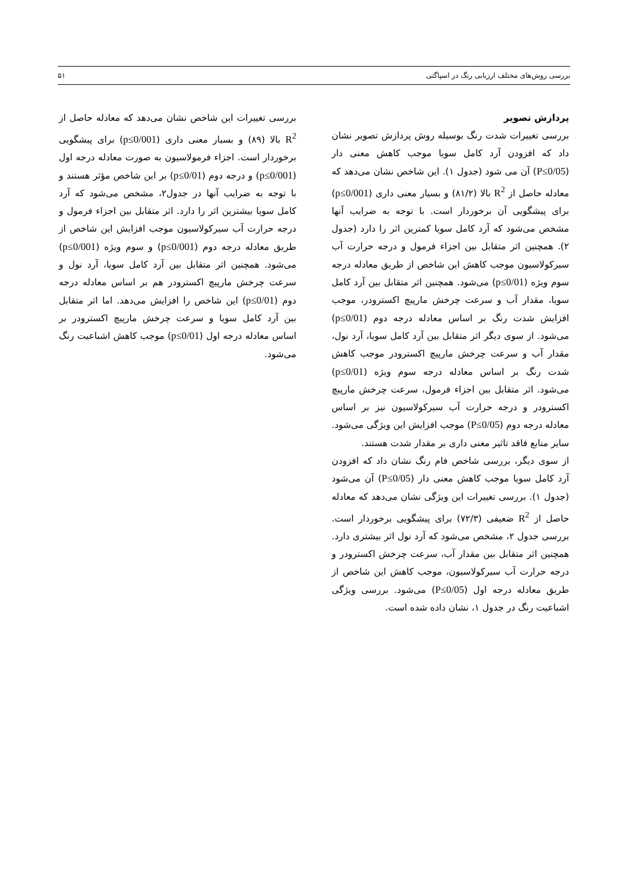بررسی روش‌های مختلف ارزیابی رنگ در اسپاگتی ۵۱
پردازش تصویر
بررسی تغییرات شدت رنگ بوسیله روش پردازش تصویر نشان داد که افزودن آرد کامل سویا موجب کاهش معنی دار (P≤0/05) آن می شود (جدول ۱). این شاخص نشان می‌دهد که معادله حاصل از R<sup>2</sup> بالا (۸۱/۲) و بسیار معنی داری (p≤0/001) برای پیشگویی آن برخوردار است. با توجه به ضرایب آنها مشخص می‌شود که آرد کامل سویا کمترین اثر را دارد (جدول ۲). همچنین اثر متقابل بین اجزاء فرمول و درجه حرارت آب سیرکولاسیون موجب کاهش این شاخص از طریق معادله درجه سوم ویژه (p≤0/01) می‌شود. همچنین اثر متقابل بین آرد کامل سویا، مقدار آب و سرعت چرخش مارپیچ اکسترودر، موجب افزایش شدت رنگ بر اساس معادله درجه دوم (p≤0/01) می‌شود. از سوی دیگر اثر متقابل بین آرد کامل سویا، آرد نول، مقدار آب و سرعت چرخش مارپیچ اکسترودر موجب کاهش شدت رنگ بر اساس معادله درجه سوم ویژه (p≤0/01) می‌شود. اثر متقابل بین اجزاء فرمول، سرعت چرخش مارپیچ اکسترودر و درجه حرارت آب سیرکولاسیون نیز بر اساس معادله درجه دوم (P≤0/05) موجب افزایش این ویژگی می‌شود. سایر منابع فاقد تاثیر معنی داری بر مقدار شدت هستند.
از سوی دیگر، بررسی شاخص فام رنگ نشان داد که افزودن آرد کامل سویا موجب کاهش معنی دار (P≤0/05) آن می‌شود (جدول ۱). بررسی تغییرات این ویژگی نشان می‌دهد که معادله حاصل از R<sup>2</sup> ضعیفی (۷۲/۳) برای پیشگویی برخوردار است. بررسی جدول ۲، مشخص می‌شود که آرد نول اثر بیشتری دارد. همچنین اثر متقابل بین مقدار آب، سرعت چرخش اکسترودر و درجه حرارت آب سیرکولاسیون، موجب کاهش این شاخص از طریق معادله درجه اول (P≤0/05) می‌شود. بررسی ویژگی اشباعیت رنگ در جدول ۱، نشان داده شده است.
بررسی تغییرات این شاخص نشان می‌دهد که معادله حاصل از R<sup>2</sup> بالا (۸۹) و بسیار معنی داری (p≤0/001) برای پیشگویی برخوردار است. اجزاء فرمولاسیون به صورت معادله درجه اول (p≤0/001) و درجه دوم (p≤0/01) بر این شاخص مؤثر هستند و با توجه به ضرایب آنها در جدول۲، مشخص می‌شود که آرد کامل سویا بیشترین اثر را دارد. اثر متقابل بین اجزاء فرمول و درجه حرارت آب سیرکولاسیون موجب افزایش این شاخص از طریق معادله درجه دوم (p≤0/001) و سوم ویژه (p≤0/001) می‌شود. همچنین اثر متقابل بین آرد کامل سویا، آرد نول و سرعت چرخش مارپیچ اکسترودر هم بر اساس معادله درجه دوم (p≤0/01) این شاخص را افزایش می‌دهد. اما اثر متقابل بین آرد کامل سویا و سرعت چرخش مارپیچ اکسترودر بر اساس معادله درجه اول (p≤0/01) موجب کاهش اشباعیت رنگ می‌شود.